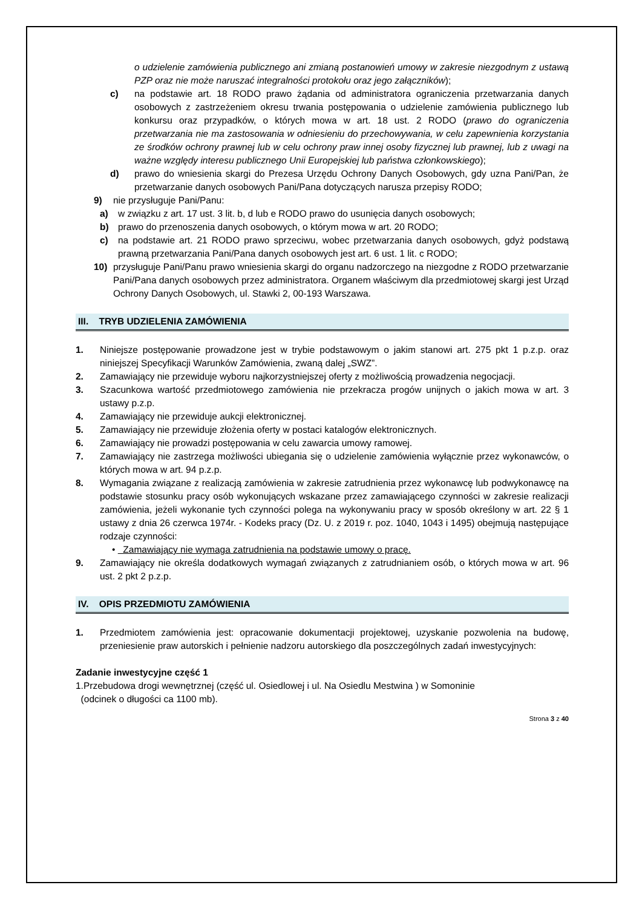o udzielenie zamówienia publicznego ani zmianą postanowień umowy w zakresie niezgodnym z ustawą PZP oraz nie może naruszać integralności protokołu oraz jego załączników);
c) na podstawie art. 18 RODO prawo żądania od administratora ograniczenia przetwarzania danych osobowych z zastrzeżeniem okresu trwania postępowania o udzielenie zamówienia publicznego lub konkursu oraz przypadków, o których mowa w art. 18 ust. 2 RODO (prawo do ograniczenia przetwarzania nie ma zastosowania w odniesieniu do przechowywania, w celu zapewnienia korzystania ze środków ochrony prawnej lub w celu ochrony praw innej osoby fizycznej lub prawnej, lub z uwagi na ważne względy interesu publicznego Unii Europejskiej lub państwa członkowskiego);
d) prawo do wniesienia skargi do Prezesa Urzędu Ochrony Danych Osobowych, gdy uzna Pani/Pan, że przetwarzanie danych osobowych Pani/Pana dotyczących narusza przepisy RODO;
9) nie przysługuje Pani/Panu:
a) w związku z art. 17 ust. 3 lit. b, d lub e RODO prawo do usunięcia danych osobowych;
b) prawo do przenoszenia danych osobowych, o którym mowa w art. 20 RODO;
c) na podstawie art. 21 RODO prawo sprzeciwu, wobec przetwarzania danych osobowych, gdyż podstawą prawną przetwarzania Pani/Pana danych osobowych jest art. 6 ust. 1 lit. c RODO;
10) przysługuje Pani/Panu prawo wniesienia skargi do organu nadzorczego na niezgodne z RODO przetwarzanie Pani/Pana danych osobowych przez administratora. Organem właściwym dla przedmiotowej skargi jest Urząd Ochrony Danych Osobowych, ul. Stawki 2, 00-193 Warszawa.
III. TRYB UDZIELENIA ZAMÓWIENIA
1. Niniejsze postępowanie prowadzone jest w trybie podstawowym o jakim stanowi art. 275 pkt 1 p.z.p. oraz niniejszej Specyfikacji Warunków Zamówienia, zwaną dalej „SWZ”.
2. Zamawiający nie przewiduje wyboru najkorzystniejszej oferty z możliwością prowadzenia negocjacji.
3. Szacunkowa wartość przedmiotowego zamówienia nie przekracza progów unijnych o jakich mowa w art. 3 ustawy p.z.p.
4. Zamawiający nie przewiduje aukcji elektronicznej.
5. Zamawiający nie przewiduje złożenia oferty w postaci katalogów elektronicznych.
6. Zamawiający nie prowadzi postępowania w celu zawarcia umowy ramowej.
7. Zamawiający nie zastrzega możliwości ubiegania się o udzielenie zamówienia wyłącznie przez wykonawców, o których mowa w art. 94 p.z.p.
8. Wymagania związane z realizacją zamówienia w zakresie zatrudnienia przez wykonawcę lub podwykonawcę na podstawie stosunku pracy osób wykonujących wskazane przez zamawiającego czynności w zakresie realizacji zamówienia, jeżeli wykonanie tych czynności polega na wykonywaniu pracy w sposób określony w art. 22 § 1 ustawy z dnia 26 czerwca 1974r. - Kodeks pracy (Dz. U. z 2019 r. poz. 1040, 1043 i 1495) obejmują następujące rodzaje czynności:
• Zamawiający nie wymaga zatrudnienia na podstawie umowy o pracę.
9. Zamawiający nie określa dodatkowych wymagań związanych z zatrudnianiem osób, o których mowa w art. 96 ust. 2 pkt 2 p.z.p.
IV. OPIS PRZEDMIOTU ZAMÓWIENIA
1. Przedmiotem zamówienia jest: opracowanie dokumentacji projektowej, uzyskanie pozwolenia na budowę, przeniesienie praw autorskich i pełnienie nadzoru autorskiego dla poszczególnych zadań inwestycyjnych:
Zadanie inwestycyjne część 1
1.Przebudowa drogi wewnętrznej (część ul. Osiedlowej i ul. Na Osiedlu Mestwina ) w Somoninie
(odcinek o długości ca 1100 mb).
Strona 3 z 40